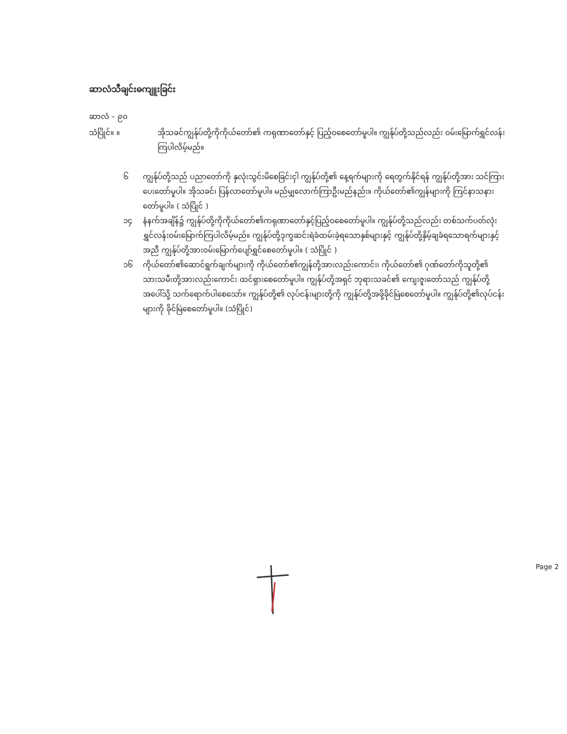ဆာလံသီချင်းဓကျူးခြင်း
ဆာလံ – ၉၀
သံပြိုင်။ ။ အိုသခင်ကျွန်ုပ်တို့ကိုကိုယ်တော်၏ ကရုဏာတော်နှင့် ပြည့်ဝစေတော်မူပါ။ ကျွန်ုပ်တို့သည်လည်း ဝမ်းမြောက်ရွှင်လန်းကြပါလိမ့်မည်။
၆ ကျွန်ုပ်တို့သည် ပညာတော်ကို နှလုံးသွင်းမိစေခြင်းငှါ ကျွန်ုပ်တို့၏ နေ့ရက်များကို ရေတွက်နိုင်ရန် ကျွန်ုပ်တို့အား သင်ကြားပေးတော်မူပါ။ အိုသခင်၊ ပြန်လာတော်မူပါ။ မည်မျှလောက်ကြာဦးမည်နည်း။ ကိုယ်တော်၏ကျွန်များကို ကြင်နာသနားတော်မူပါ။ ( သံပြိုင် )
၁၄ နံနက်အချိန်၌ ကျွန်ုပ်တို့ကိုကိုယ်တော်၏ကရုဏာတော်နှင့်ပြည့်ဝစေတော်မူပါ။ ကျွန်ုပ်တို့သည်လည်း တစ်သက်ပတ်လုံးရွှင်လန်းဝမ်းမြောက်ကြပါလိမ့်မည်။ ကျွန်ုပ်တို့ဒုက္ခဆင်းရဲခံထမ်းခဲ့ရသောနှစ်များနှင့် ကျွန်ုပ်တို့နှိမ့်ချခံရသောရက်များနှင့်အညီ ကျွန်ုပ်တို့အားဝမ်းမြောက်ပျော်ရွှင်စေတော်မူပါ။ ( သံပြိုင် )
၁၆ ကိုယ်တော်၏ဆောင်ရွက်ချက်များကို ကိုယ်တော်၏ကျွန်တို့အားလည်းကောင်း၊ ကိုယ်တော်၏ ဂုဏ်တော်ကိုသူတို့၏ သားသမီးတို့အားလည်းကောင်း ထင်ရှားစေတော်မူပါ။ ကျွန်ုပ်တို့အရှင် ဘုရားသခင်၏ ကျေးဇူးတော်သည် ကျွန်ုပ်တို့အပေါ်သို့ သက်ရောက်ပါစေသော်။ ကျွန်ုပ်တို့၏ လုပ်ငန်းများတို့ကို ကျွန်ုပ်တို့အဖို့ခိုင်မြဲစေတော်မူပါ။ ကျွန်ုပ်တို့၏လုပ်ငန်းများကို ခိုင်မြဲစေတော်မူပါ။ (သံပြိုင်)
Page 2